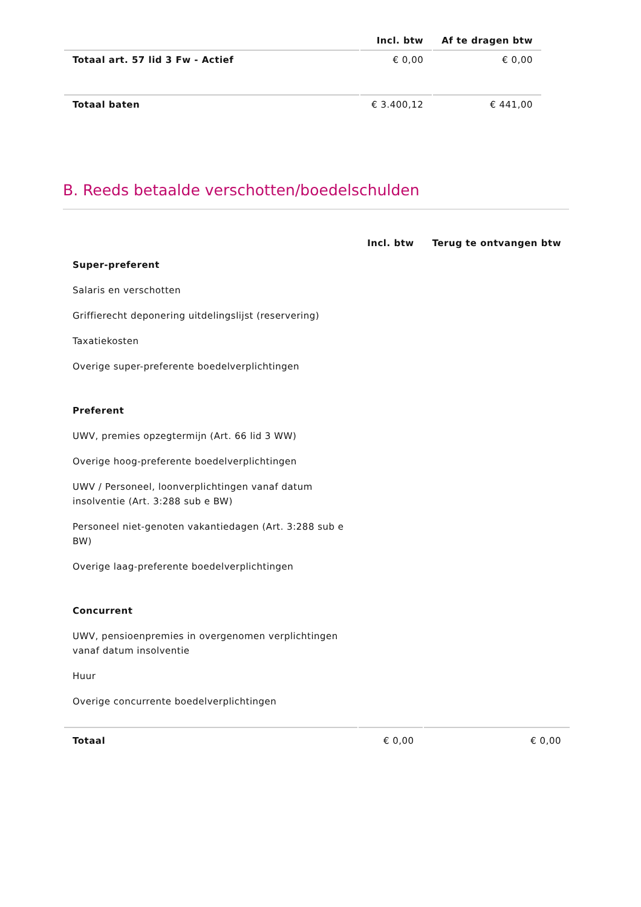| | Incl. btw | Af te dragen btw |
| --- | --- | --- |
| Totaal art. 57 lid 3 Fw - Actief | € 0,00 | € 0,00 |
| Totaal baten | € 3.400,12 | € 441,00 |
B. Reeds betaalde verschotten/boedelschulden
| | Incl. btw | Terug te ontvangen btw |
| --- | --- | --- |
| Super-preferent | | |
| Salaris en verschotten | | |
| Griffierecht deponering uitdelingslijst (reservering) | | |
| Taxatiekosten | | |
| Overige super-preferente boedelverplichtingen | | |
| Preferent | | |
| UWV, premies opzegtermijn (Art. 66 lid 3 WW) | | |
| Overige hoog-preferente boedelverplichtingen | | |
| UWV / Personeel, loonverplichtingen vanaf datum insolventie (Art. 3:288 sub e BW) | | |
| Personeel niet-genoten vakantiedagen (Art. 3:288 sub e BW) | | |
| Overige laag-preferente boedelverplichtingen | | |
| Concurrent | | |
| UWV, pensioenpremies in overgenomen verplichtingen vanaf datum insolventie | | |
| Huur | | |
| Overige concurrente boedelverplichtingen | | |
| Totaal | € 0,00 | € 0,00 |